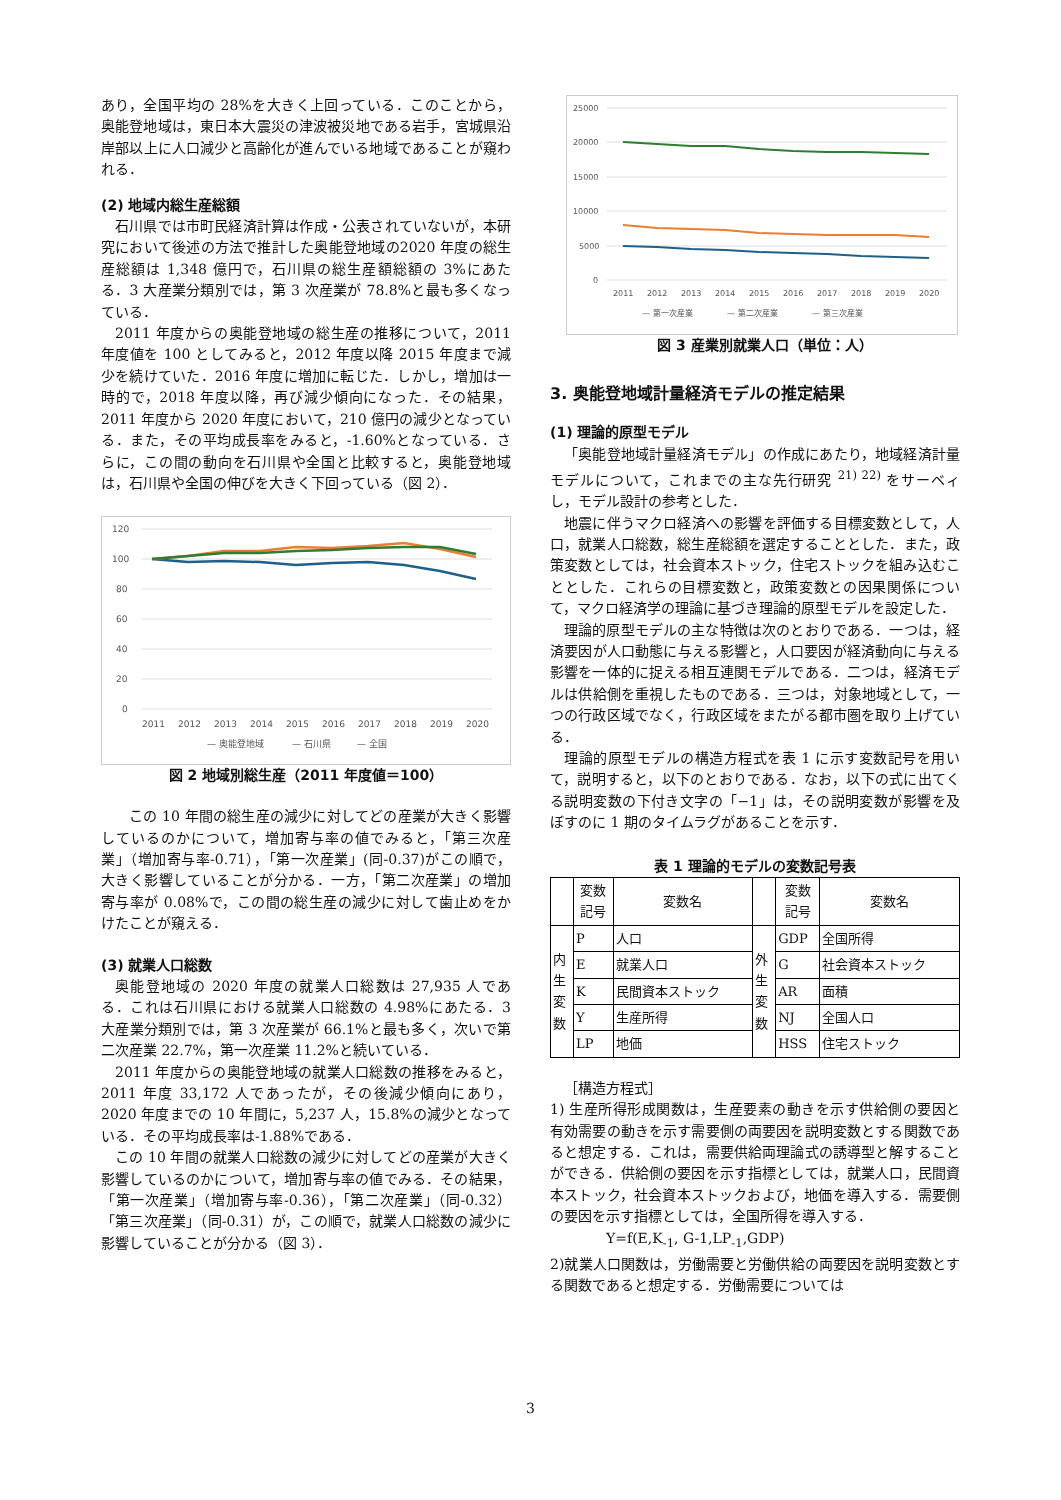あり，全国平均の 28%を大きく上回っている．このことから，奥能登地域は，東日本大震災の津波被災地である岩手，宮城県沿岸部以上に人口減少と高齢化が進んでいる地域であることが窺われる．
(2) 地域内総生産総額
石川県では市町民経済計算は作成・公表されていないが，本研究において後述の方法で推計した奥能登地域の2020 年度の総生産総額は 1,348 億円で，石川県の総生産額総額の 3%にあたる．3 大産業分類別では，第 3 次産業が 78.8%と最も多くなっている．
2011 年度からの奥能登地域の総生産の推移について，2011 年度値を 100 としてみると，2012 年度以降 2015 年度まで減少を続けていた．2016 年度に増加に転じた．しかし，増加は一時的で，2018 年度以降，再び減少傾向になった．その結果，2011 年度から 2020 年度において，210 億円の減少となっている．また，その平均成長率をみると，-1.60%となっている．さらに，この間の動向を石川県や全国と比較すると，奥能登地域は，石川県や全国の伸びを大きく下回っている（図 2）．
120
100
80
60
40
20
0
2011
2012
2013
2014
2015
2016
2017
2018
2019
2020
— 奥能登地域
— 石川県
— 全国
図 2 地域別総生産（2011 年度値＝100）
この 10 年間の総生産の減少に対してどの産業が大きく影響しているのかについて，増加寄与率の値でみると，「第三次産業」（増加寄与率-0.71），「第一次産業」(同-0.37)がこの順で，大きく影響していることが分かる．一方，「第二次産業」の増加寄与率が 0.08%で，この間の総生産の減少に対して歯止めをかけたことが窺える．
(3) 就業人口総数
奥能登地域の 2020 年度の就業人口総数は 27,935 人である．これは石川県における就業人口総数の 4.98%にあたる．3 大産業分類別では，第 3 次産業が 66.1%と最も多く，次いで第二次産業 22.7%，第一次産業 11.2%と続いている．
2011 年度からの奥能登地域の就業人口総数の推移をみると，2011 年度 33,172 人であったが，その後減少傾向にあり，2020 年度までの 10 年間に，5,237 人，15.8%の減少となっている．その平均成長率は-1.88%である．
この 10 年間の就業人口総数の減少に対してどの産業が大きく影響しているのかについて，増加寄与率の値でみる．その結果，「第一次産業」（増加寄与率-0.36），「第二次産業」（同-0.32）「第三次産業」（同-0.31）が，この順で，就業人口総数の減少に影響していることが分かる（図 3）．
25000
20000
15000
10000
5000
0
2011
2012
2013
2014
2015
2016
2017
2018
2019
2020
— 第一次産業
— 第二次産業
— 第三次産業
図 3 産業別就業人口（単位：人）
3. 奥能登地域計量経済モデルの推定結果
(1) 理論的原型モデル
「奥能登地域計量経済モデル」の作成にあたり，地域経済計量モデルについて，これまでの主な先行研究 <sup>21) 22)</sup> をサーベィし，モデル設計の参考とした．
地震に伴うマクロ経済への影響を評価する目標変数として，人口，就業人口総数，総生産総額を選定することとした．また，政策変数としては，社会資本ストック，住宅ストックを組み込むこととした．これらの目標変数と，政策変数との因果関係について，マクロ経済学の理論に基づき理論的原型モデルを設定した．
理論的原型モデルの主な特徴は次のとおりである．一つは，経済要因が人口動態に与える影響と，人口要因が経済動向に与える影響を一体的に捉える相互連関モデルである．二つは，経済モデルは供給側を重視したものである．三つは，対象地域として，一つの行政区域でなく，行政区域をまたがる都市圏を取り上げている．
理論的原型モデルの構造方程式を表 1 に示す変数記号を用いて，説明すると，以下のとおりである．なお，以下の式に出てくる説明変数の下付き文字の「−1」は，その説明変数が影響を及ぼすのに 1 期のタイムラグがあることを示す．
表 1 理論的モデルの変数記号表
| | 変数 記号 | 変数名 | | 変数 記号 | 変数名 |
| --- | --- | --- | --- | --- | --- |
| 内 生 変 数 | P | 人口 | 外 生 変 数 | GDP | 全国所得 |
| | E | 就業人口 | | G | 社会資本ストック |
| | K | 民間資本ストック | | AR | 面積 |
| | Y | 生産所得 | | NJ | 全国人口 |
| | LP | 地価 | | HSS | 住宅ストック |
［構造方程式］
1) 生産所得形成関数は，生産要素の動きを示す供給側の要因と有効需要の動きを示す需要側の両要因を説明変数とする関数であると想定する．これは，需要供給両理論式の誘導型と解することができる．供給側の要因を示す指標としては，就業人口，民間資本ストック，社会資本ストックおよび，地価を導入する．需要側の要因を示す指標としては，全国所得を導入する．
Y=f(E,K<sub>-1</sub>, G-1,LP<sub>-1</sub>,GDP)
2)就業人口関数は，労働需要と労働供給の両要因を説明変数とする関数であると想定する．労働需要については
3